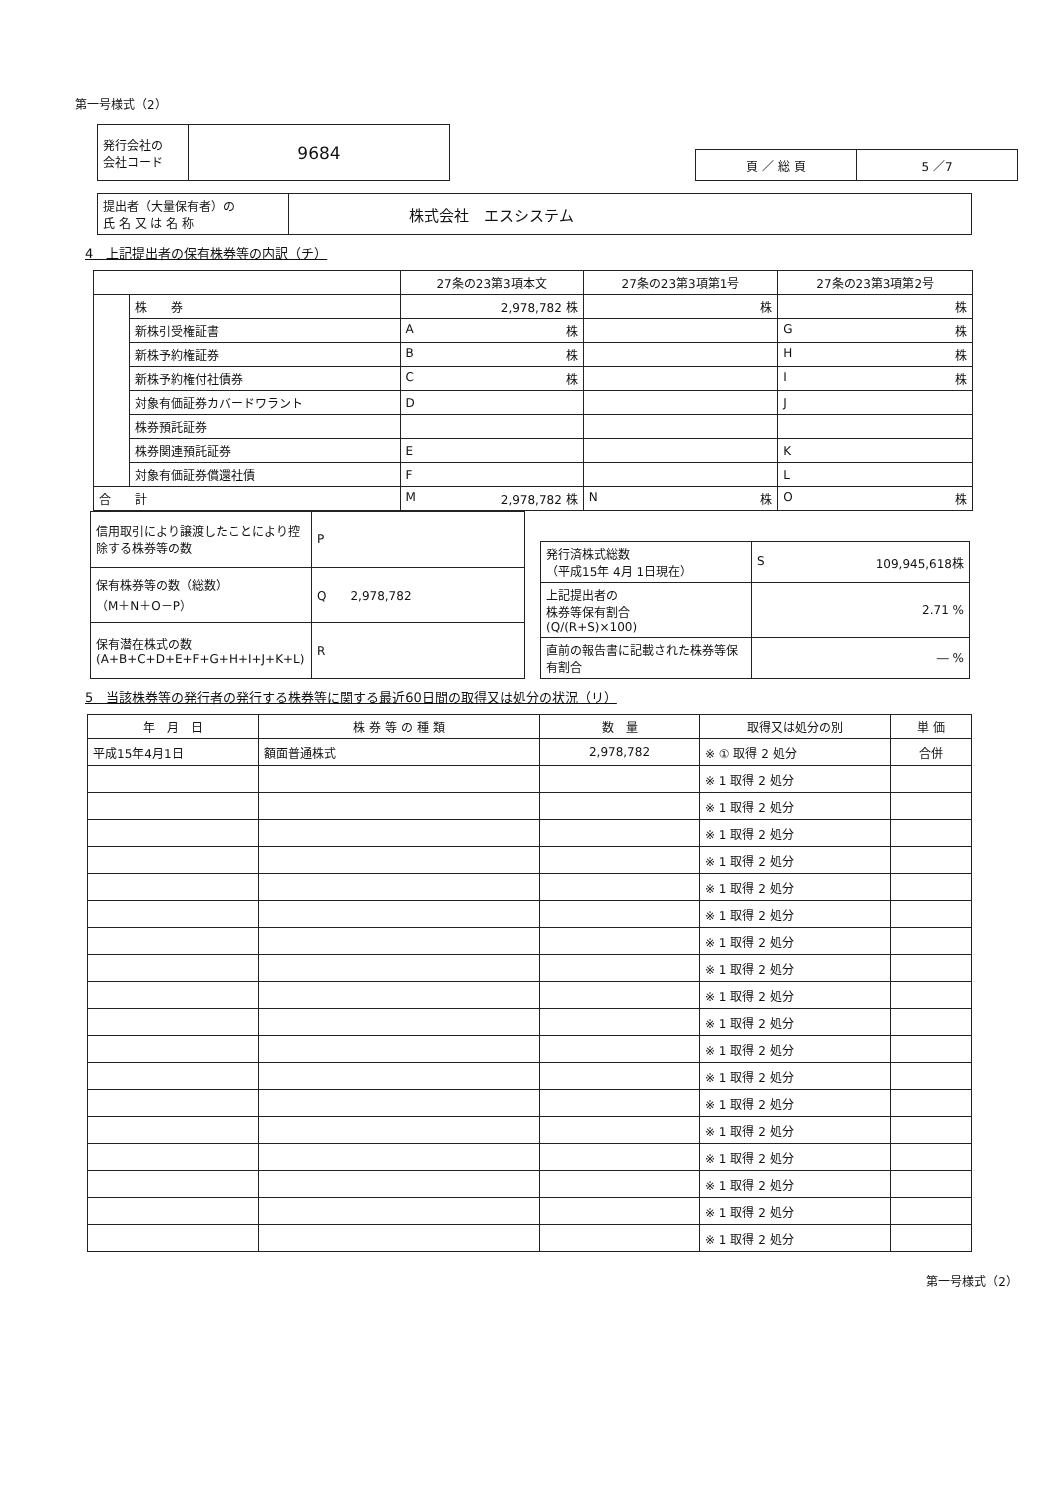第一号様式（2）
| 発行会社の 会社コード | 9684 |
| 頁 ／ 総 頁 | 5 ／7 |
| 提出者（大量保有者）の 氏 名 又 は 名 称 | 株式会社 エスシステム |
4　上記提出者の保有株券等の内訳（チ）
| | | 27条の23第3項本文 | 27条の23第3項第1号 | 27条の23第3項第2号 |
| | 株 券 | 2,978,782 株 | 株 | 株 |
| | 新株引受権証書 | A 株 | | G 株 |
| | 新株予約権証券 | B 株 | | H 株 |
| | 新株予約権付社債券 | C 株 | | I 株 |
| | 対象有価証券カバードワラント | D | | J |
| | 株券預託証券 | | | |
| | 株券関連預託証券 | E | | K |
| | 対象有価証券償還社債 | F | | L |
| 合 計 | | M 2,978,782 株 | N 株 | O 株 |
| 信用取引により譲渡したことにより控除する株券等の数 | P |
| 保有株券等の数（総数） （M＋N＋O－P） | Q 2,978,782 |
| 保有潜在株式の数 (A+B+C+D+E+F+G+H+I+J+K+L) | R |
| 発行済株式総数 （平成15年 4月 1日現在） | S 109,945,618株 |
| 上記提出者の 株券等保有割合 (Q/(R+S)×100) | 2.71 % |
| 直前の報告書に記載された株券等保有割合 | ― % |
5　当該株券等の発行者の発行する株券等に関する最近60日間の取得又は処分の状況（リ）
| 年 月 日 | 株 券 等 の 種 類 | 数 量 | 取得又は処分の別 | 単 価 |
| 平成15年4月1日 | 額面普通株式 | 2,978,782 | ※ ① 取得 2 処分 | 合併 |
| | | | ※ 1 取得 2 処分 | |
| | | | ※ 1 取得 2 処分 | |
| | | | ※ 1 取得 2 処分 | |
| | | | ※ 1 取得 2 処分 | |
| | | | ※ 1 取得 2 処分 | |
| | | | ※ 1 取得 2 処分 | |
| | | | ※ 1 取得 2 処分 | |
| | | | ※ 1 取得 2 処分 | |
| | | | ※ 1 取得 2 処分 | |
| | | | ※ 1 取得 2 処分 | |
| | | | ※ 1 取得 2 処分 | |
| | | | ※ 1 取得 2 処分 | |
| | | | ※ 1 取得 2 処分 | |
| | | | ※ 1 取得 2 処分 | |
| | | | ※ 1 取得 2 処分 | |
| | | | ※ 1 取得 2 処分 | |
| | | | ※ 1 取得 2 処分 | |
| | | | ※ 1 取得 2 処分 | |
第一号様式（2）